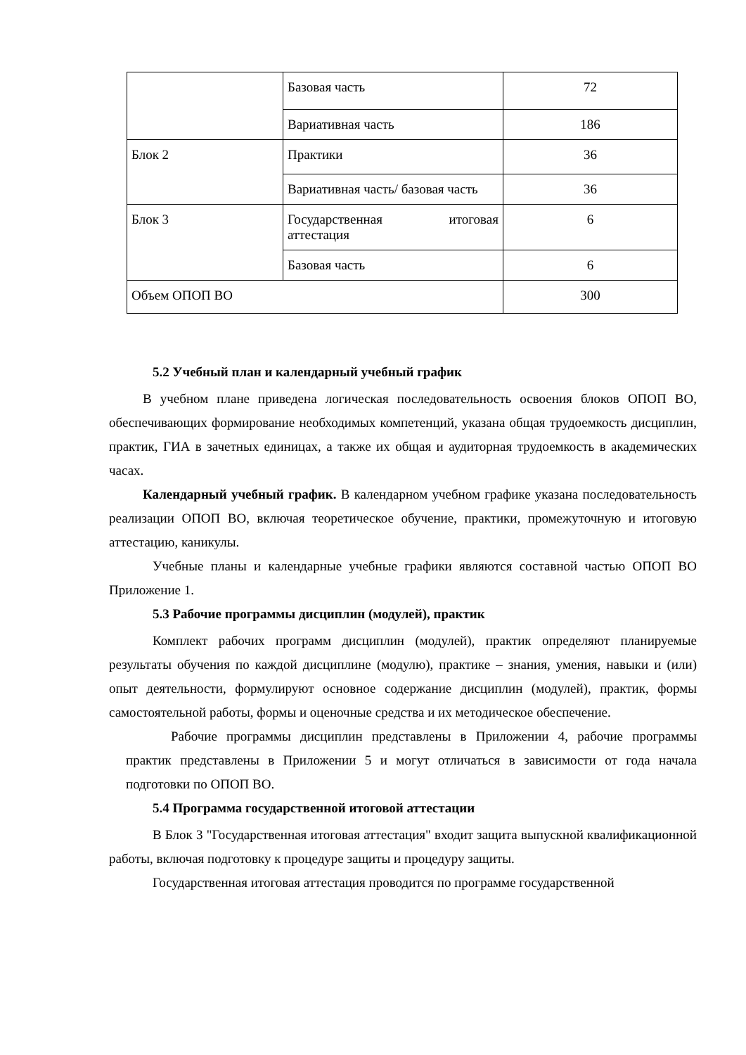| | Базовая часть | 72 |
| | Вариативная часть | 186 |
| Блок 2 | Практики | 36 |
| | Вариативная часть/ базовая часть | 36 |
| Блок 3 | Государственная итоговая аттестация | 6 |
| | Базовая часть | 6 |
| Объем ОПОП ВО | | 300 |
5.2 Учебный план и календарный учебный график
В учебном плане приведена логическая последовательность освоения блоков ОПОП ВО, обеспечивающих формирование необходимых компетенций, указана общая трудоемкость дисциплин, практик, ГИА в зачетных единицах, а также их общая и аудиторная трудоемкость в академических часах.
Календарный учебный график. В календарном учебном графике указана последовательность реализации ОПОП ВО, включая теоретическое обучение, практики, промежуточную и итоговую аттестацию, каникулы.
Учебные планы и календарные учебные графики являются составной частью ОПОП ВО Приложение 1.
5.3 Рабочие программы дисциплин (модулей), практик
Комплект рабочих программ дисциплин (модулей), практик определяют планируемые результаты обучения по каждой дисциплине (модулю), практике – знания, умения, навыки и (или) опыт деятельности, формулируют основное содержание дисциплин (модулей), практик, формы самостоятельной работы, формы и оценочные средства и их методическое обеспечение.
Рабочие программы дисциплин представлены в Приложении 4, рабочие программы практик представлены в Приложении 5 и могут отличаться в зависимости от года начала подготовки по ОПОП ВО.
5.4 Программа государственной итоговой аттестации
В Блок 3 "Государственная итоговая аттестация" входит защита выпускной квалификационной работы, включая подготовку к процедуре защиты и процедуру защиты.
Государственная итоговая аттестация проводится по программе государственной